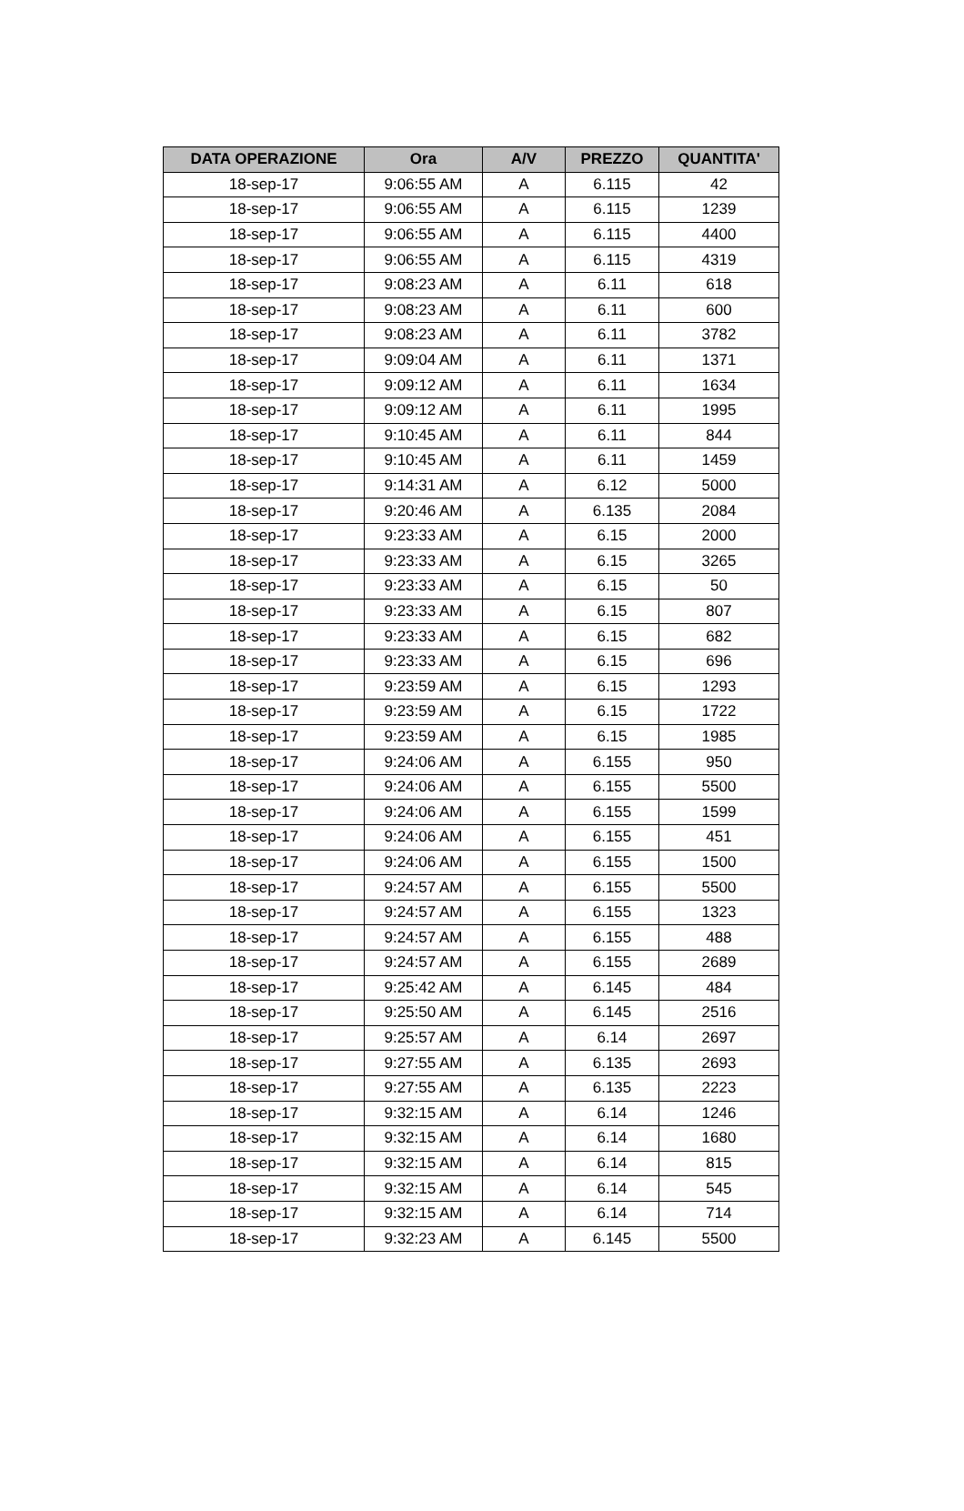| DATA OPERAZIONE | Ora | A/V | PREZZO | QUANTITA' |
| --- | --- | --- | --- | --- |
| 18-sep-17 | 9:06:55 AM | A | 6.115 | 42 |
| 18-sep-17 | 9:06:55 AM | A | 6.115 | 1239 |
| 18-sep-17 | 9:06:55 AM | A | 6.115 | 4400 |
| 18-sep-17 | 9:06:55 AM | A | 6.115 | 4319 |
| 18-sep-17 | 9:08:23 AM | A | 6.11 | 618 |
| 18-sep-17 | 9:08:23 AM | A | 6.11 | 600 |
| 18-sep-17 | 9:08:23 AM | A | 6.11 | 3782 |
| 18-sep-17 | 9:09:04 AM | A | 6.11 | 1371 |
| 18-sep-17 | 9:09:12 AM | A | 6.11 | 1634 |
| 18-sep-17 | 9:09:12 AM | A | 6.11 | 1995 |
| 18-sep-17 | 9:10:45 AM | A | 6.11 | 844 |
| 18-sep-17 | 9:10:45 AM | A | 6.11 | 1459 |
| 18-sep-17 | 9:14:31 AM | A | 6.12 | 5000 |
| 18-sep-17 | 9:20:46 AM | A | 6.135 | 2084 |
| 18-sep-17 | 9:23:33 AM | A | 6.15 | 2000 |
| 18-sep-17 | 9:23:33 AM | A | 6.15 | 3265 |
| 18-sep-17 | 9:23:33 AM | A | 6.15 | 50 |
| 18-sep-17 | 9:23:33 AM | A | 6.15 | 807 |
| 18-sep-17 | 9:23:33 AM | A | 6.15 | 682 |
| 18-sep-17 | 9:23:33 AM | A | 6.15 | 696 |
| 18-sep-17 | 9:23:59 AM | A | 6.15 | 1293 |
| 18-sep-17 | 9:23:59 AM | A | 6.15 | 1722 |
| 18-sep-17 | 9:23:59 AM | A | 6.15 | 1985 |
| 18-sep-17 | 9:24:06 AM | A | 6.155 | 950 |
| 18-sep-17 | 9:24:06 AM | A | 6.155 | 5500 |
| 18-sep-17 | 9:24:06 AM | A | 6.155 | 1599 |
| 18-sep-17 | 9:24:06 AM | A | 6.155 | 451 |
| 18-sep-17 | 9:24:06 AM | A | 6.155 | 1500 |
| 18-sep-17 | 9:24:57 AM | A | 6.155 | 5500 |
| 18-sep-17 | 9:24:57 AM | A | 6.155 | 1323 |
| 18-sep-17 | 9:24:57 AM | A | 6.155 | 488 |
| 18-sep-17 | 9:24:57 AM | A | 6.155 | 2689 |
| 18-sep-17 | 9:25:42 AM | A | 6.145 | 484 |
| 18-sep-17 | 9:25:50 AM | A | 6.145 | 2516 |
| 18-sep-17 | 9:25:57 AM | A | 6.14 | 2697 |
| 18-sep-17 | 9:27:55 AM | A | 6.135 | 2693 |
| 18-sep-17 | 9:27:55 AM | A | 6.135 | 2223 |
| 18-sep-17 | 9:32:15 AM | A | 6.14 | 1246 |
| 18-sep-17 | 9:32:15 AM | A | 6.14 | 1680 |
| 18-sep-17 | 9:32:15 AM | A | 6.14 | 815 |
| 18-sep-17 | 9:32:15 AM | A | 6.14 | 545 |
| 18-sep-17 | 9:32:15 AM | A | 6.14 | 714 |
| 18-sep-17 | 9:32:23 AM | A | 6.145 | 5500 |